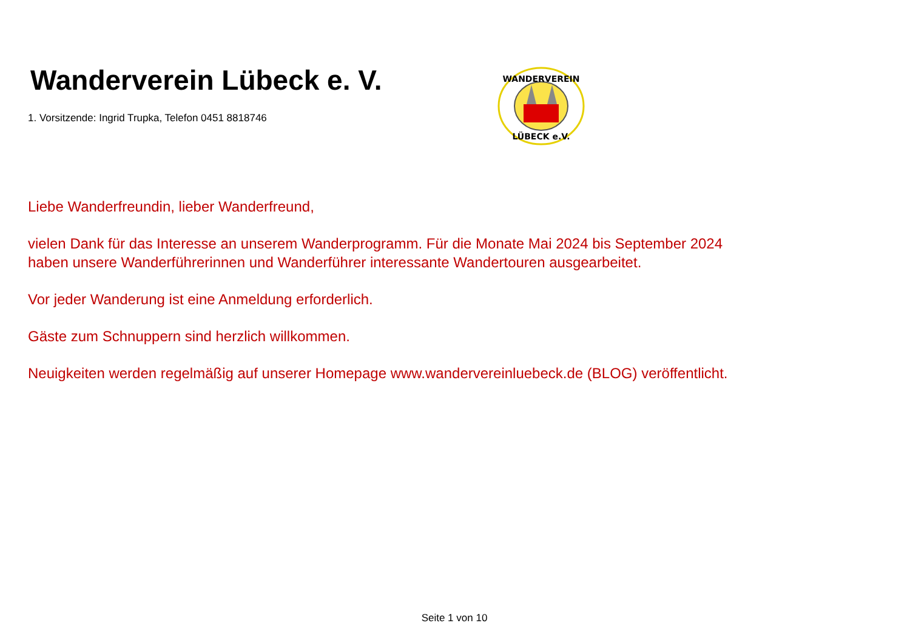Wanderverein Lübeck e. V.
1. Vorsitzende: Ingrid Trupka, Telefon 0451 8818746
WANDERVEREIN
LÜBECK e.V.
Liebe Wanderfreundin, lieber Wanderfreund,
vielen Dank für das Interesse an unserem Wanderprogramm. Für die Monate Mai 2024 bis September 2024
haben unsere Wanderführerinnen und Wanderführer interessante Wandertouren ausgearbeitet.
Vor jeder Wanderung ist eine Anmeldung erforderlich.
Gäste zum Schnuppern sind herzlich willkommen.
Neuigkeiten werden regelmäßig auf unserer Homepage www.wandervereinluebeck.de (BLOG) veröffentlicht.
Seite 1 von 10